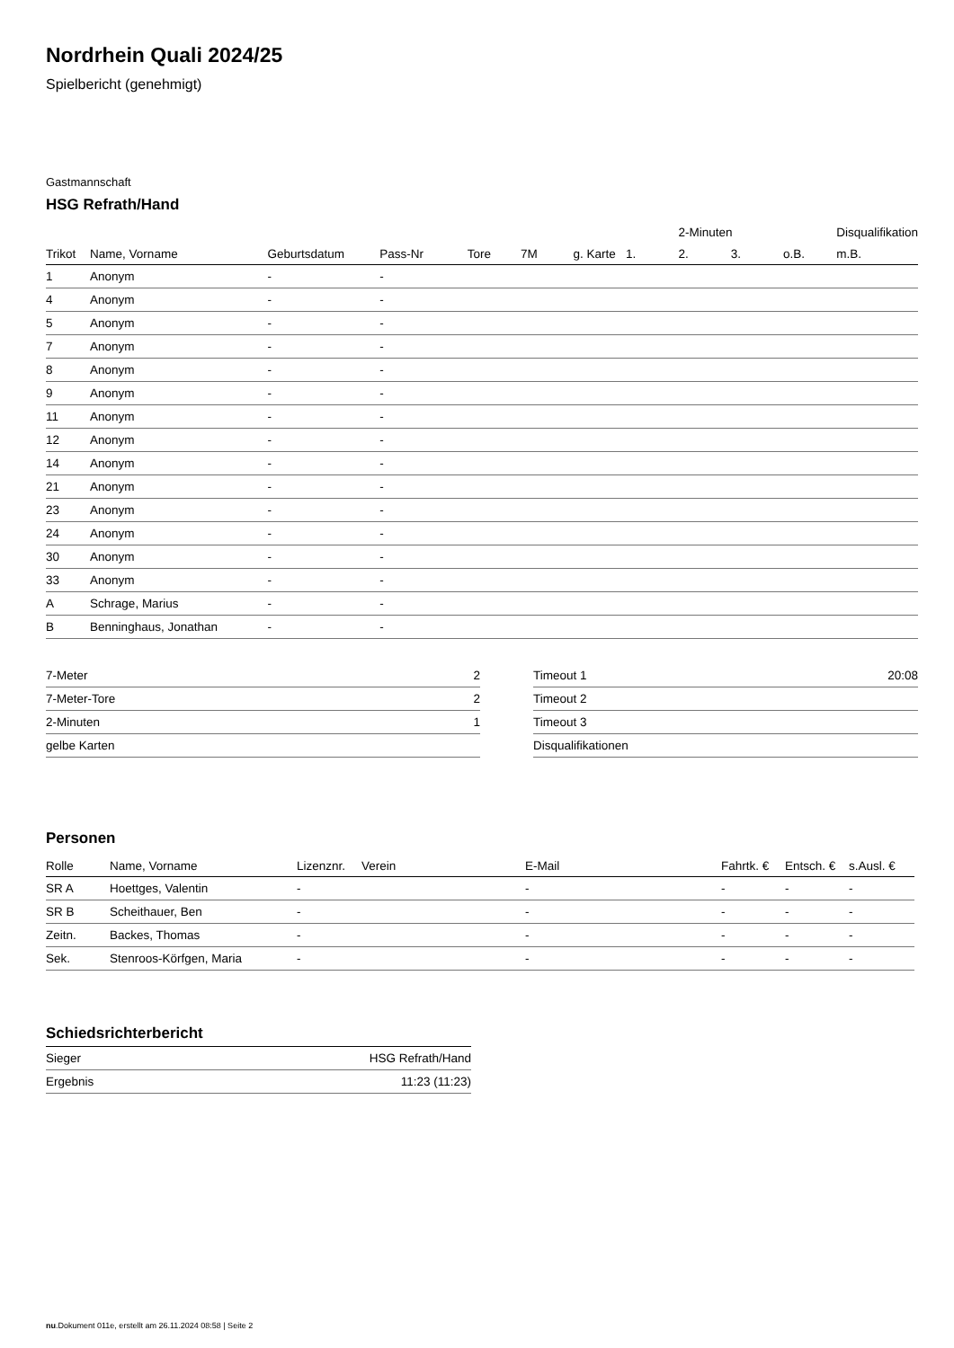Nordrhein Quali 2024/25
Spielbericht (genehmigt)
Gastmannschaft
HSG Refrath/Hand
| | | | | | | | | 2-Minuten | | | Disqualifikation |
| --- | --- | --- | --- | --- | --- | --- | --- | --- | --- | --- | --- |
| Trikot | Name, Vorname | Geburtsdatum | Pass-Nr | Tore | 7M | g. Karte | 1. | 2. | 3. | o.B. | m.B. |
| 1 | Anonym | - | - | | | | | | | | |
| 4 | Anonym | - | - | | | | | | | | |
| 5 | Anonym | - | - | | | | | | | | |
| 7 | Anonym | - | - | | | | | | | | |
| 8 | Anonym | - | - | | | | | | | | |
| 9 | Anonym | - | - | | | | | | | | |
| 11 | Anonym | - | - | | | | | | | | |
| 12 | Anonym | - | - | | | | | | | | |
| 14 | Anonym | - | - | | | | | | | | |
| 21 | Anonym | - | - | | | | | | | | |
| 23 | Anonym | - | - | | | | | | | | |
| 24 | Anonym | - | - | | | | | | | | |
| 30 | Anonym | - | - | | | | | | | | |
| 33 | Anonym | - | - | | | | | | | | |
| A | Schrage, Marius | - | - | | | | | | | | |
| B | Benninghaus, Jonathan | - | - | | | | | | | | |
| 7-Meter | 2 |
| 7-Meter-Tore | 2 |
| 2-Minuten | 1 |
| gelbe Karten | |
| Timeout 1 | 20:08 |
| Timeout 2 | |
| Timeout 3 | |
| Disqualifikationen | |
Personen
| Rolle | Name, Vorname | Lizenznr. | Verein | E-Mail | Fahrtk. € | Entsch. € | s.Ausl. € |
| --- | --- | --- | --- | --- | --- | --- | --- |
| SR A | Hoettges, Valentin | - | | - | - | - | - |
| SR B | Scheithauer, Ben | - | | - | - | - | - |
| Zeitn. | Backes, Thomas | - | | - | - | - | - |
| Sek. | Stenroos-Körfgen, Maria | - | | - | - | - | - |
Schiedsrichterbericht
| Sieger | HSG Refrath/Hand |
| Ergebnis | 11:23 (11:23) |
nu.Dokument 011e, erstellt am 26.11.2024 08:58 | Seite 2